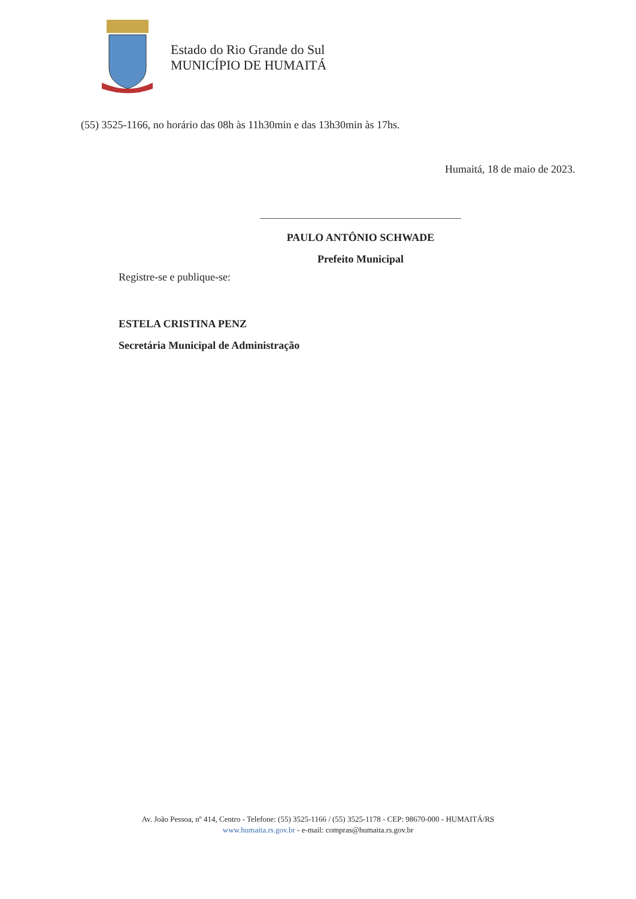Estado do Rio Grande do Sul
MUNICÍPIO DE HUMAITÁ
(55) 3525-1166, no horário das 08h às 11h30min e das 13h30min às 17hs.
Humaitá, 18 de maio de 2023.
PAULO ANTÔNIO SCHWADE
Prefeito Municipal
Registre-se e publique-se:
ESTELA CRISTINA PENZ
Secretária Municipal de Administração
Av. João Pessoa, nº 414, Centro - Telefone: (55) 3525-1166 / (55) 3525-1178 - CEP: 98670-000 - HUMAITÁ/RS
www.humaita.rs.gov.br - e-mail: compras@humaita.rs.gov.br